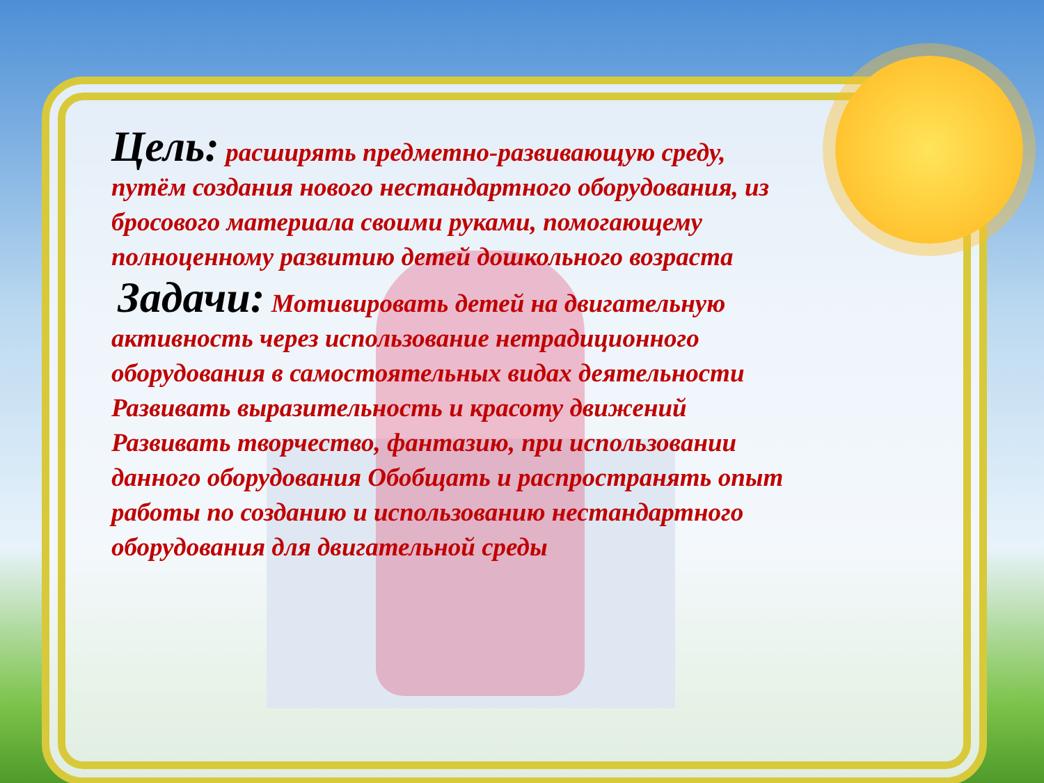Цель: расширять предметно-развивающую среду, путём создания нового нестандартного оборудования, из бросового материала своими руками, помогающему полноценному развитию детей дошкольного возраста
Задачи: Мотивировать детей на двигательную активность через использование нетрадиционного оборудования в самостоятельных видах деятельности Развивать выразительность и красоту движений Развивать творчество, фантазию, при использовании данного оборудования Обобщать и распространять опыт работы по созданию и использованию нестандартного оборудования для двигательной среды